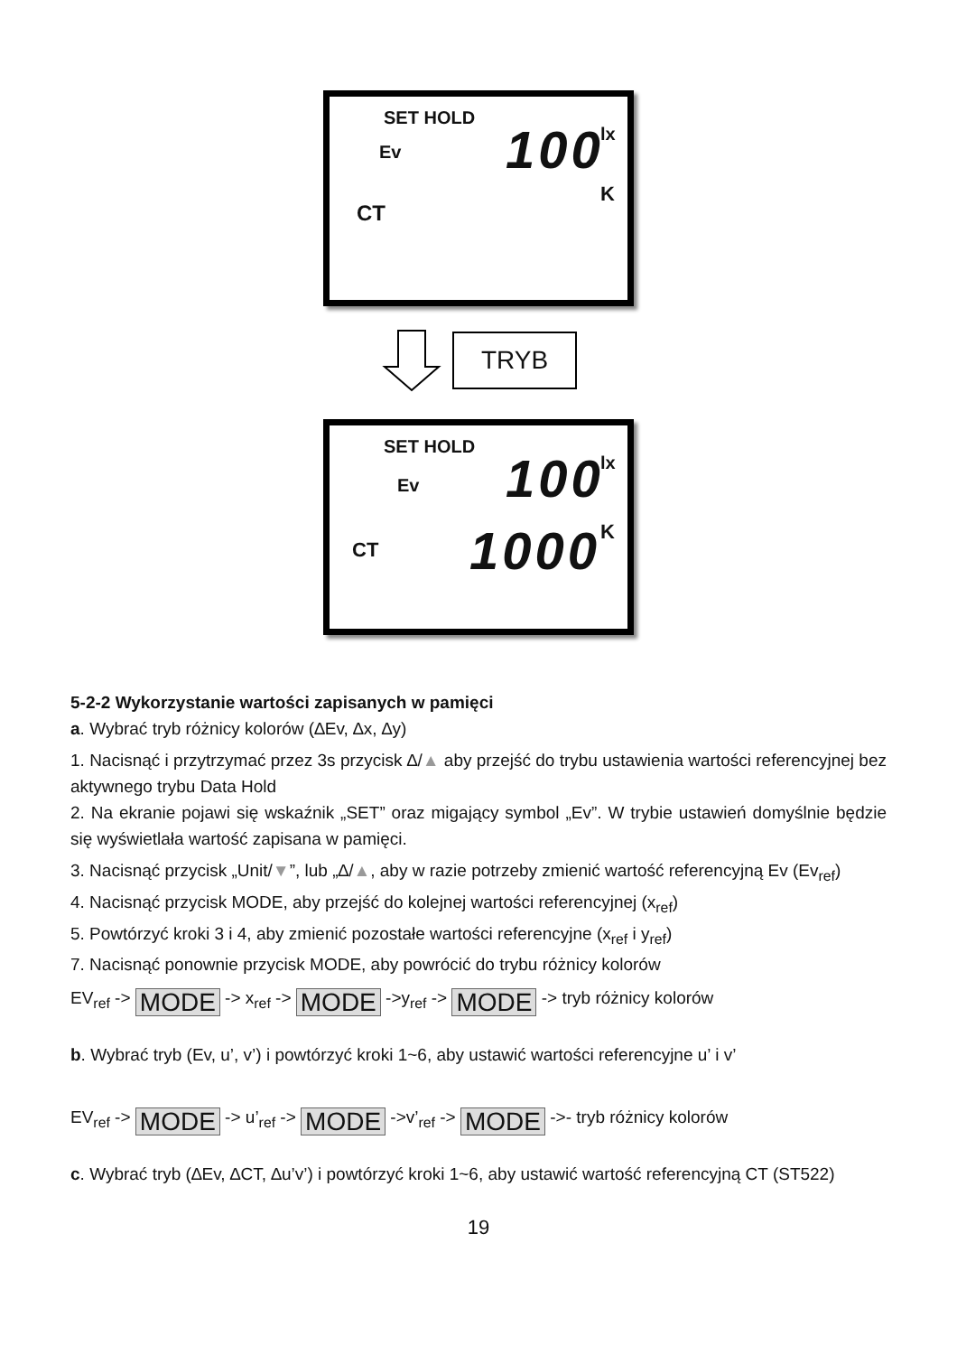SET HOLD
Ev 100 lx
K
CT
TRYB
SET HOLD
Ev 100 lx
CT 1000 K
5-2-2 Wykorzystanie wartości zapisanych w pamięci
a. Wybrać tryb różnicy kolorów (∆Ev, ∆x, ∆y)
1. Nacisnąć i przytrzymać przez 3s przycisk ∆/▲ aby przejść do trybu ustawienia wartości referencyjnej bez aktywnego trybu Data Hold
2. Na ekranie pojawi się wskaźnik „SET” oraz migający symbol „Ev”. W trybie ustawień domyślnie będzie się wyświetlała wartość zapisana w pamięci.
3. Nacisnąć przycisk „Unit/▼”, lub „∆/▲, aby w razie potrzeby zmienić wartość referencyjną Ev (Ev<sub>ref</sub>)
4. Nacisnąć przycisk MODE, aby przejść do kolejnej wartości referencyjnej (x<sub>ref</sub>)
5. Powtórzyć kroki 3 i 4, aby zmienić pozostałe wartości referencyjne (x<sub>ref</sub> i y<sub>ref</sub>)
7. Nacisnąć ponownie przycisk MODE, aby powrócić do trybu różnicy kolorów
EV<sub>ref</sub> -> MODE -> x<sub>ref</sub> -> MODE ->y<sub>ref</sub> -> MODE -> tryb różnicy kolorów
b. Wybrać tryb (Ev, u’, v’) i powtórzyć kroki 1~6, aby ustawić wartości referencyjne u’ i v’
EV<sub>ref</sub> -> MODE -> u’<sub>ref</sub> -> MODE ->v’<sub>ref</sub> -> MODE ->- tryb różnicy kolorów
c. Wybrać tryb (∆Ev, ∆CT, ∆u’v’) i powtórzyć kroki 1~6, aby ustawić wartość referencyjną CT (ST522)
19